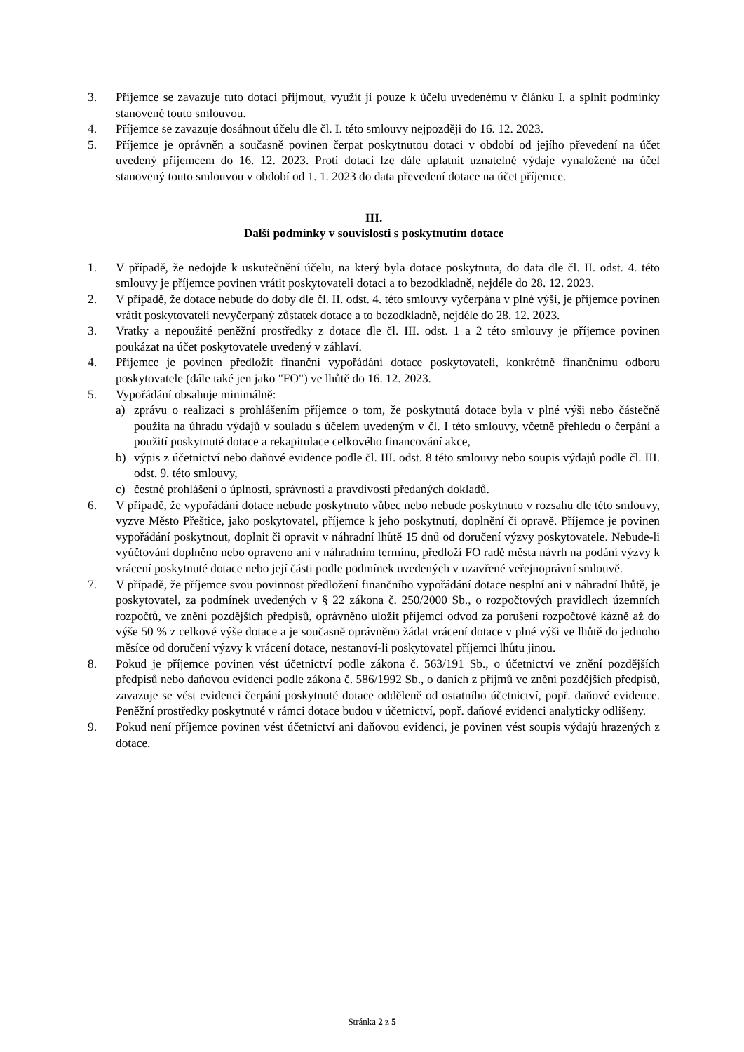3. Příjemce se zavazuje tuto dotaci přijmout, využít ji pouze k účelu uvedenému v článku I. a splnit podmínky stanovené touto smlouvou.
4. Příjemce se zavazuje dosáhnout účelu dle čl. I. této smlouvy nejpozději do 16. 12. 2023.
5. Příjemce je oprávněn a současně povinen čerpat poskytnutou dotaci v období od jejího převedení na účet uvedený příjemcem do 16. 12. 2023. Proti dotaci lze dále uplatnit uznatelné výdaje vynaložené na účel stanovený touto smlouvou v období od 1. 1. 2023 do data převedení dotace na účet příjemce.
III.
Další podmínky v souvislosti s poskytnutím dotace
1. V případě, že nedojde k uskutečnění účelu, na který byla dotace poskytnuta, do data dle čl. II. odst. 4. této smlouvy je příjemce povinen vrátit poskytovateli dotaci a to bezodkladně, nejdéle do 28. 12. 2023.
2. V případě, že dotace nebude do doby dle čl. II. odst. 4. této smlouvy vyčerpána v plné výši, je příjemce povinen vrátit poskytovateli nevyčerpaný zůstatek dotace a to bezodkladně, nejdéle do 28. 12. 2023.
3. Vratky a nepoužité peněžní prostředky z dotace dle čl. III. odst. 1 a 2 této smlouvy je příjemce povinen poukázat na účet poskytovatele uvedený v záhlaví.
4. Příjemce je povinen předložit finanční vypořádání dotace poskytovateli, konkrétně finančnímu odboru poskytovatele (dále také jen jako "FO") ve lhůtě do 16. 12. 2023.
5. Vypořádání obsahuje minimálně:
a) zprávu o realizaci s prohlášením příjemce o tom, že poskytnutá dotace byla v plné výši nebo částečně použita na úhradu výdajů v souladu s účelem uvedeným v čl. I této smlouvy, včetně přehledu o čerpání a použití poskytnuté dotace a rekapitulace celkového financování akce,
b) výpis z účetnictví nebo daňové evidence podle čl. III. odst. 8 této smlouvy nebo soupis výdajů podle čl. III. odst. 9. této smlouvy,
c) čestné prohlášení o úplnosti, správnosti a pravdivosti předaných dokladů.
6. V případě, že vypořádání dotace nebude poskytnuto vůbec nebo nebude poskytnuto v rozsahu dle této smlouvy, vyzve Město Přeštice, jako poskytovatel, příjemce k jeho poskytnutí, doplnění či opravě. Příjemce je povinen vypořádání poskytnout, doplnit či opravit v náhradní lhůtě 15 dnů od doručení výzvy poskytovatele. Nebude-li vyúčtování doplněno nebo opraveno ani v náhradním termínu, předloží FO radě města návrh na podání výzvy k vrácení poskytnuté dotace nebo její části podle podmínek uvedených v uzavřené veřejnoprávní smlouvě.
7. V případě, že příjemce svou povinnost předložení finančního vypořádání dotace nesplní ani v náhradní lhůtě, je poskytovatel, za podmínek uvedených v § 22 zákona č. 250/2000 Sb., o rozpočtových pravidlech územních rozpočtů, ve znění pozdějších předpisů, oprávněno uložit příjemci odvod za porušení rozpočtové kázně až do výše 50 % z celkové výše dotace a je současně oprávněno žádat vrácení dotace v plné výši ve lhůtě do jednoho měsíce od doručení výzvy k vrácení dotace, nestanoví-li poskytovatel příjemci lhůtu jinou.
8. Pokud je příjemce povinen vést účetnictví podle zákona č. 563/191 Sb., o účetnictví ve znění pozdějších předpisů nebo daňovou evidenci podle zákona č. 586/1992 Sb., o daních z příjmů ve znění pozdějších předpisů, zavazuje se vést evidenci čerpání poskytnuté dotace odděleně od ostatního účetnictví, popř. daňové evidence. Peněžní prostředky poskytnuté v rámci dotace budou v účetnictví, popř. daňové evidenci analyticky odlišeny.
9. Pokud není příjemce povinen vést účetnictví ani daňovou evidenci, je povinen vést soupis výdajů hrazených z dotace.
Stránka 2 z 5